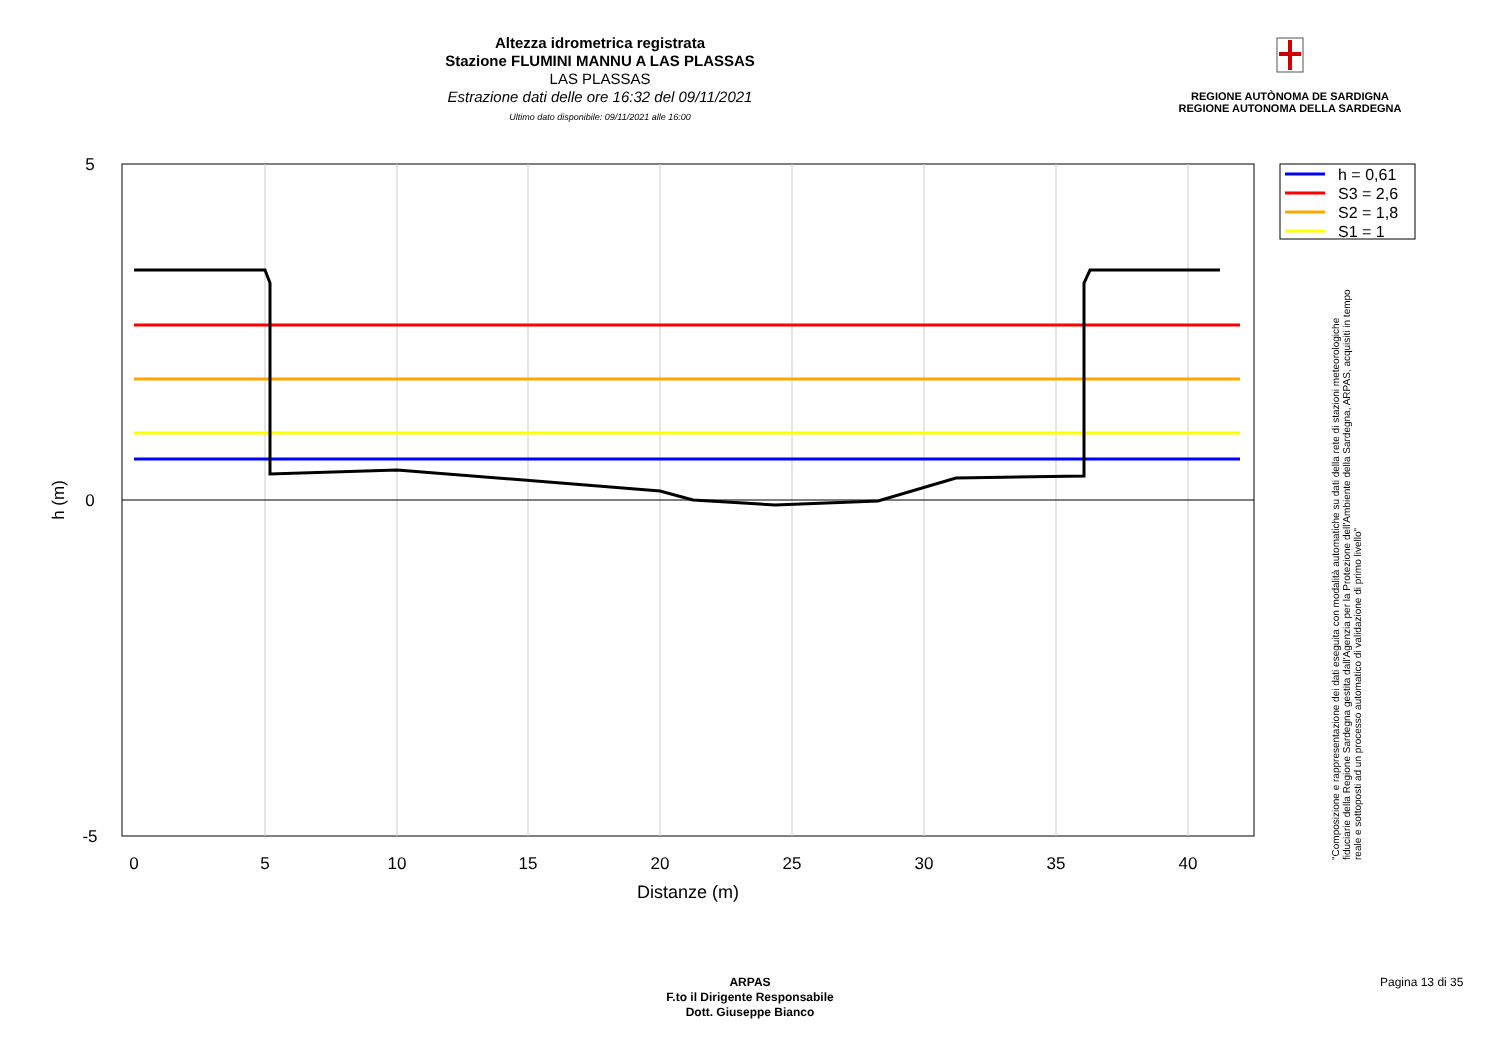Altezza idrometrica registrata
Stazione FLUMINI MANNU A LAS PLASSAS
LAS PLASSAS
Estrazione dati delle ore 16:32 del 09/11/2021
Ultimo dato disponibile: 09/11/2021 alle 16:00
REGIONE AUTÒNOMA DE SARDIGNA
REGIONE AUTONOMA DELLA SARDEGNA
5
0
-5
0
5
10
15
20
25
30
35
40
Distanze (m)
h (m)
h = 0,61
S3 = 2,6
S2 = 1,8
S1 = 1
"Composizione e rappresentazione dei dati eseguita con modalità automatiche su dati della rete di stazioni meteorologiche fiduciarie della Regione Sardegna gestita dall'Agenzia per la Protezione dell'Ambiente della Sardegna, ARPAS, acquisiti in tempo reale e sottoposti ad un processo automatico di validazione di primo livello"
ARPAS
F.to il Dirigente Responsabile
Dott. Giuseppe Bianco
Pagina 13 di 35